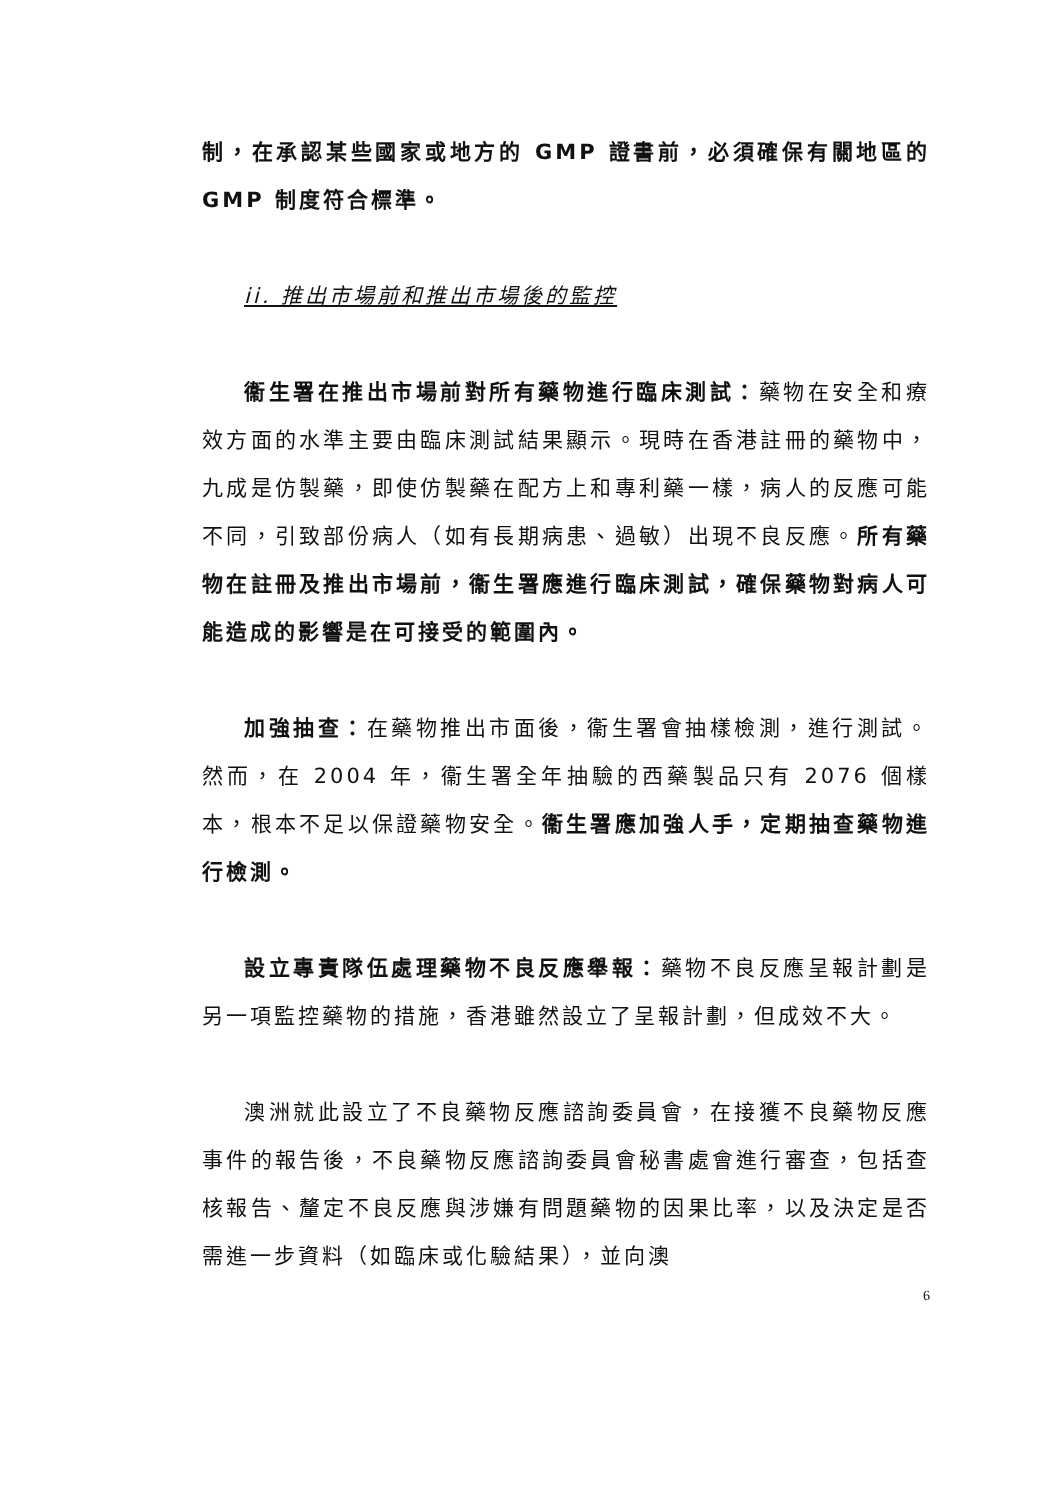制，在承認某些國家或地方的 GMP 證書前，必須確保有關地區的 GMP 制度符合標準。
ii. 推出市場前和推出市場後的監控
衞生署在推出市場前對所有藥物進行臨床測試：藥物在安全和療效方面的水準主要由臨床測試結果顯示。現時在香港註冊的藥物中，九成是仿製藥，即使仿製藥在配方上和專利藥一樣，病人的反應可能不同，引致部份病人（如有長期病患、過敏）出現不良反應。所有藥物在註冊及推出市場前，衞生署應進行臨床測試，確保藥物對病人可能造成的影響是在可接受的範圍內。
加強抽查：在藥物推出市面後，衞生署會抽樣檢測，進行測試。然而，在 2004 年，衞生署全年抽驗的西藥製品只有 2076 個樣本，根本不足以保證藥物安全。衞生署應加強人手，定期抽查藥物進行檢測。
設立專責隊伍處理藥物不良反應舉報：藥物不良反應呈報計劃是另一項監控藥物的措施，香港雖然設立了呈報計劃，但成效不大。
澳洲就此設立了不良藥物反應諮詢委員會，在接獲不良藥物反應事件的報告後，不良藥物反應諮詢委員會秘書處會進行審查，包括查核報告、釐定不良反應與涉嫌有問題藥物的因果比率，以及決定是否需進一步資料（如臨床或化驗結果），並向澳
6